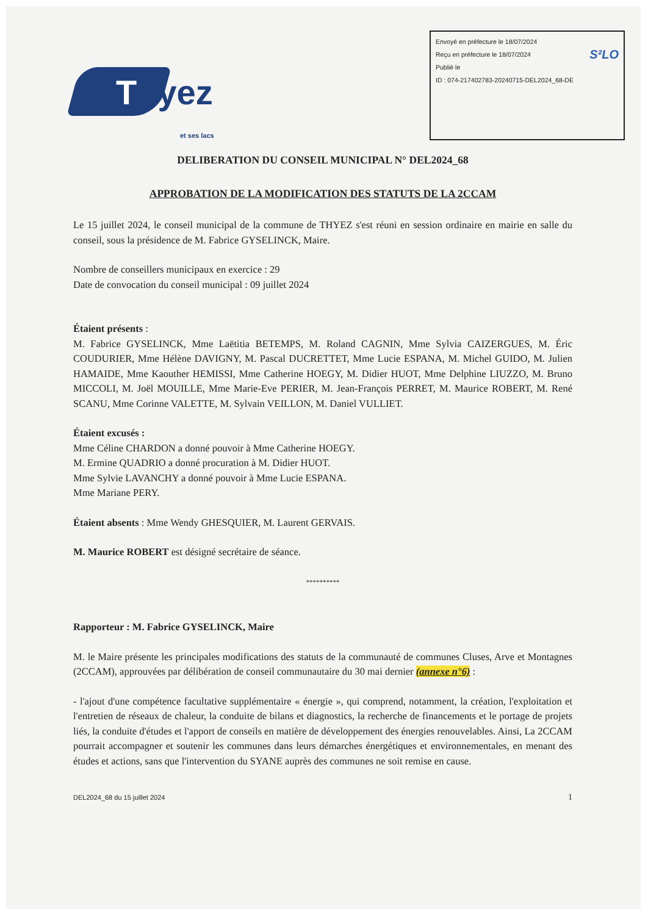Thyez
et ses lacs
Envoyé en préfecture le 18/07/2024
Reçu en préfecture le 18/07/2024 S²LO
Publié le
ID : 074-217402783-20240715-DEL2024_68-DE
DELIBERATION DU CONSEIL MUNICIPAL N° DEL2024_68
APPROBATION DE LA MODIFICATION DES STATUTS DE LA 2CCAM
Le 15 juillet 2024, le conseil municipal de la commune de THYEZ s'est réuni en session ordinaire en mairie en salle du conseil, sous la présidence de M. Fabrice GYSELINCK, Maire.
Nombre de conseillers municipaux en exercice : 29
Date de convocation du conseil municipal : 09 juillet 2024
Étaient présents :
M. Fabrice GYSELINCK, Mme Laëtitia BETEMPS, M. Roland CAGNIN, Mme Sylvia CAIZERGUES, M. Éric COUDURIER, Mme Hélène DAVIGNY, M. Pascal DUCRETTET, Mme Lucie ESPANA, M. Michel GUIDO, M. Julien HAMAIDE, Mme Kaouther HEMISSI, Mme Catherine HOEGY, M. Didier HUOT, Mme Delphine LIUZZO, M. Bruno MICCOLI, M. Joël MOUILLE, Mme Marie-Eve PERIER, M. Jean-François PERRET, M. Maurice ROBERT, M. René SCANU, Mme Corinne VALETTE, M. Sylvain VEILLON, M. Daniel VULLIET.
Étaient excusés :
Mme Céline CHARDON a donné pouvoir à Mme Catherine HOEGY.
M. Ermine QUADRIO a donné procuration à M. Didier HUOT.
Mme Sylvie LAVANCHY a donné pouvoir à Mme Lucie ESPANA.
Mme Mariane PERY.
Étaient absents : Mme Wendy GHESQUIER, M. Laurent GERVAIS.
M. Maurice ROBERT est désigné secrétaire de séance.
**********
Rapporteur : M. Fabrice GYSELINCK, Maire
M. le Maire présente les principales modifications des statuts de la communauté de communes Cluses, Arve et Montagnes (2CCAM), approuvées par délibération de conseil communautaire du 30 mai dernier (annexe n°6) :
- l'ajout d'une compétence facultative supplémentaire « énergie », qui comprend, notamment, la création, l'exploitation et l'entretien de réseaux de chaleur, la conduite de bilans et diagnostics, la recherche de financements et le portage de projets liés, la conduite d'études et l'apport de conseils en matière de développement des énergies renouvelables. Ainsi, La 2CCAM pourrait accompagner et soutenir les communes dans leurs démarches énergétiques et environnementales, en menant des études et actions, sans que l'intervention du SYANE auprès des communes ne soit remise en cause.
DEL2024_68 du 15 juillet 2024 1